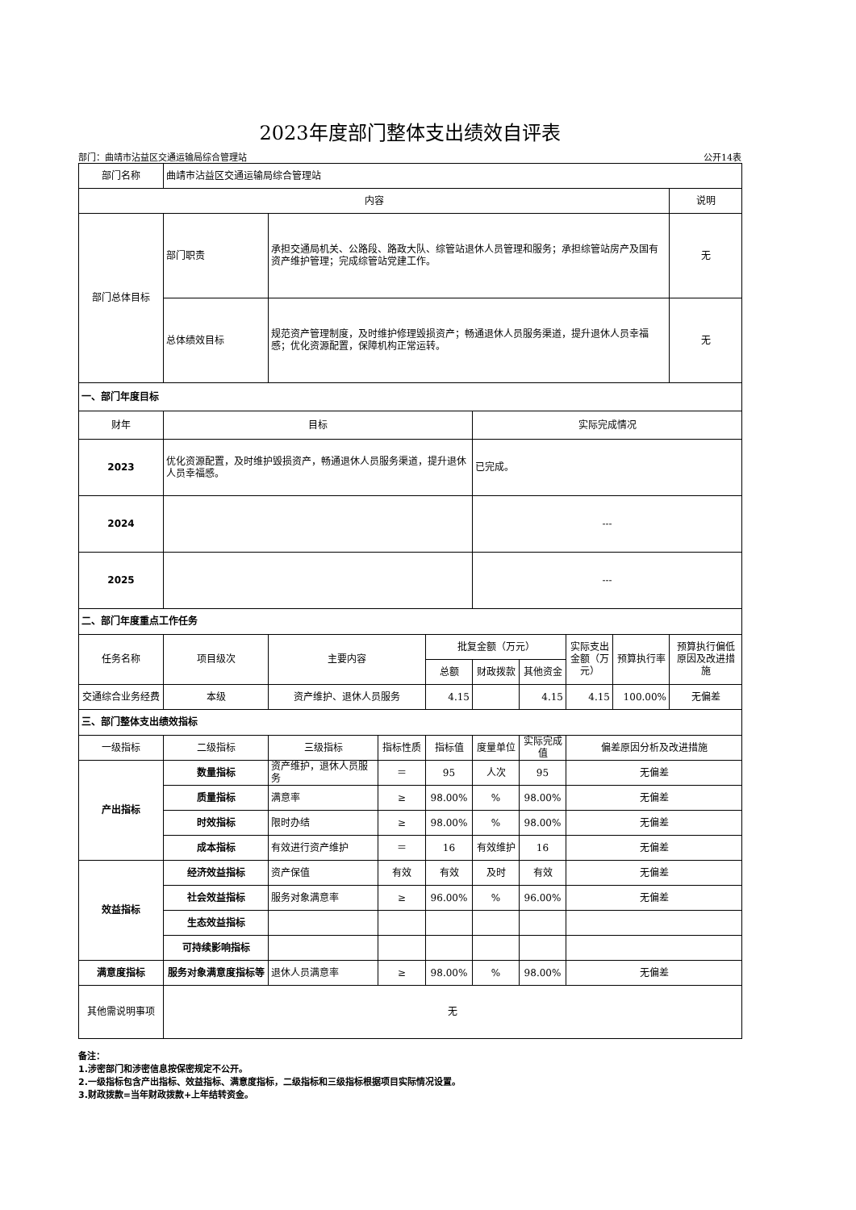2023年度部门整体支出绩效自评表
部门：曲靖市沾益区交通运输局综合管理站 公开14表
| 部门名称 | 曲靖市沾益区交通运输局综合管理站 | | | | | | | | |
| 内容 | | | | | | | | | 说明 |
| 部门总体目标 | 部门职责 | 承担交通局机关、公路段、路政大队、综管站退休人员管理和服务；承担综管站房产及国有资产维护管理；完成综管站党建工作。 | | | | | | | 无 |
| | 总体绩效目标 | 规范资产管理制度，及时维护修理毁损资产；畅通退休人员服务渠道，提升退休人员幸福感；优化资源配置，保障机构正常运转。 | | | | | | | 无 |
| 一、部门年度目标 | | | | | | | | | |
| 财年 | 目标 | | | | 实际完成情况 | | | | |
| 2023 | 优化资源配置，及时维护毁损资产，畅通退休人员服务渠道，提升退休人员幸福感。 | | | | 已完成。 | | | | |
| 2024 | | | | | --- | | | | |
| 2025 | | | | | --- | | | | |
| 二、部门年度重点工作任务 | | | | | | | | | |
| 任务名称 | 项目级次 | 主要内容 | | 批复金额（万元） | | | 实际支出金额（万元） | 预算执行率 | 预算执行偏低原因及改进措施 |
| | | | | 总额 | 财政拨款 | 其他资金 | | | |
| 交通综合业务经费 | 本级 | 资产维护、退休人员服务 | | 4.15 | | 4.15 | 4.15 | 100.00% | 无偏差 |
| 三、部门整体支出绩效指标 | | | | | | | | | |
| 一级指标 | 二级指标 | 三级指标 | 指标性质 | 指标值 | 度量单位 | 实际完成值 | 偏差原因分析及改进措施 | | |
| 产出指标 | 数量指标 | 资产维护，退休人员服务 | ＝ | 95 | 人次 | 95 | 无偏差 | | |
| | 质量指标 | 满意率 | ≥ | 98.00% | % | 98.00% | 无偏差 | | |
| | 时效指标 | 限时办结 | ≥ | 98.00% | % | 98.00% | 无偏差 | | |
| | 成本指标 | 有效进行资产维护 | ＝ | 16 | 有效维护 | 16 | 无偏差 | | |
| 效益指标 | 经济效益指标 | 资产保值 | 有效 | 有效 | 及时 | 有效 | 无偏差 | | |
| | 社会效益指标 | 服务对象满意率 | ≥ | 96.00% | % | 96.00% | 无偏差 | | |
| | 生态效益指标 | | | | | | | | |
| | 可持续影响指标 | | | | | | | | |
| 满意度指标 | 服务对象满意度指标等 | 退休人员满意率 | ≥ | 98.00% | % | 98.00% | 无偏差 | | |
| 其他需说明事项 | 无 | | | | | | | | |
备注：
1.涉密部门和涉密信息按保密规定不公开。
2.一级指标包含产出指标、效益指标、满意度指标，二级指标和三级指标根据项目实际情况设置。
3.财政拨款=当年财政拨款+上年结转资金。